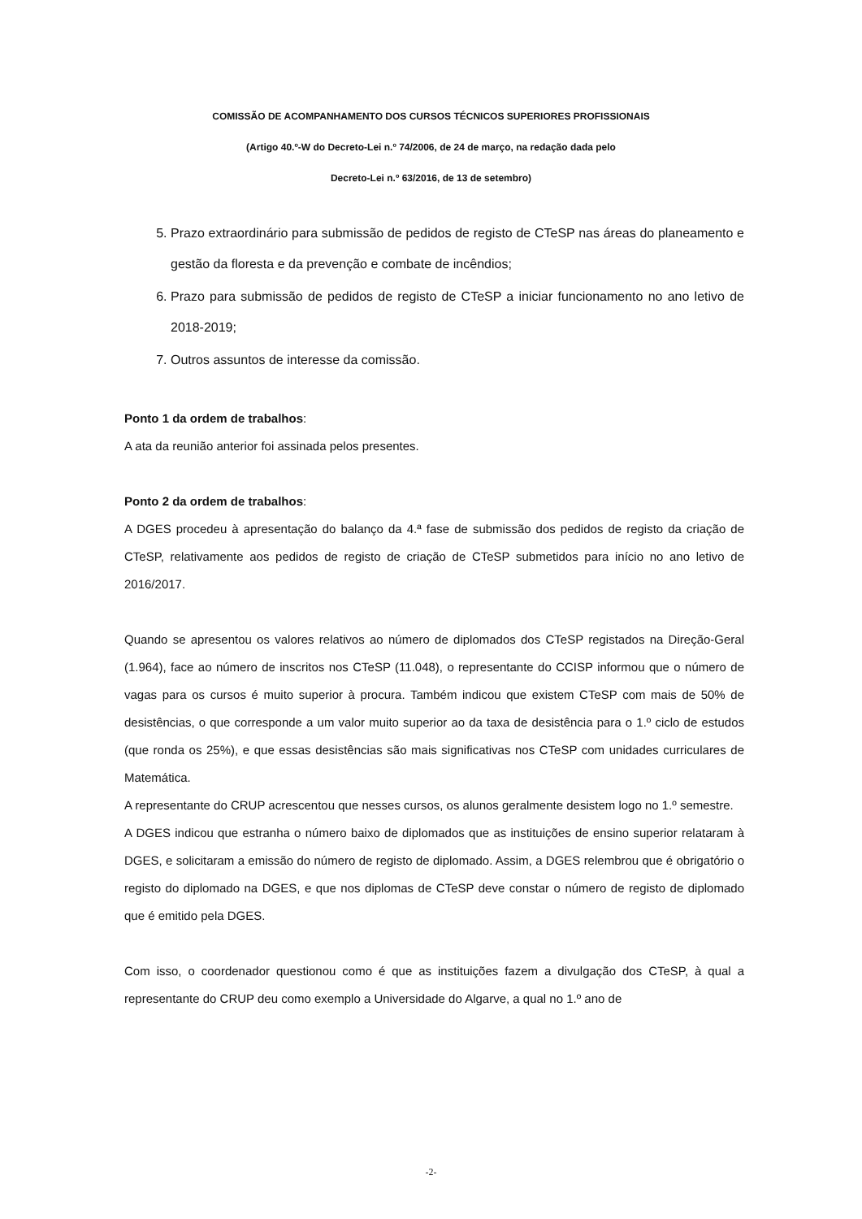COMISSÃO DE ACOMPANHAMENTO DOS CURSOS TÉCNICOS SUPERIORES PROFISSIONAIS
(Artigo 40.º-W do Decreto-Lei n.º 74/2006, de 24 de março, na redação dada pelo
Decreto-Lei n.º 63/2016, de 13 de setembro)
5. Prazo extraordinário para submissão de pedidos de registo de CTeSP nas áreas do planeamento e gestão da floresta e da prevenção e combate de incêndios;
6. Prazo para submissão de pedidos de registo de CTeSP a iniciar funcionamento no ano letivo de 2018-2019;
7. Outros assuntos de interesse da comissão.
Ponto 1 da ordem de trabalhos:
A ata da reunião anterior foi assinada pelos presentes.
Ponto 2 da ordem de trabalhos:
A DGES procedeu à apresentação do balanço da 4.ª fase de submissão dos pedidos de registo da criação de CTeSP, relativamente aos pedidos de registo de criação de CTeSP submetidos para início no ano letivo de 2016/2017.
Quando se apresentou os valores relativos ao número de diplomados dos CTeSP registados na Direção-Geral (1.964), face ao número de inscritos nos CTeSP (11.048), o representante do CCISP informou que o número de vagas para os cursos é muito superior à procura. Também indicou que existem CTeSP com mais de 50% de desistências, o que corresponde a um valor muito superior ao da taxa de desistência para o 1.º ciclo de estudos (que ronda os 25%), e que essas desistências são mais significativas nos CTeSP com unidades curriculares de Matemática.
A representante do CRUP acrescentou que nesses cursos, os alunos geralmente desistem logo no 1.º semestre.
A DGES indicou que estranha o número baixo de diplomados que as instituições de ensino superior relataram à DGES, e solicitaram a emissão do número de registo de diplomado. Assim, a DGES relembrou que é obrigatório o registo do diplomado na DGES, e que nos diplomas de CTeSP deve constar o número de registo de diplomado que é emitido pela DGES.
Com isso, o coordenador questionou como é que as instituições fazem a divulgação dos CTeSP, à qual a representante do CRUP deu como exemplo a Universidade do Algarve, a qual no 1.º ano de
-2-